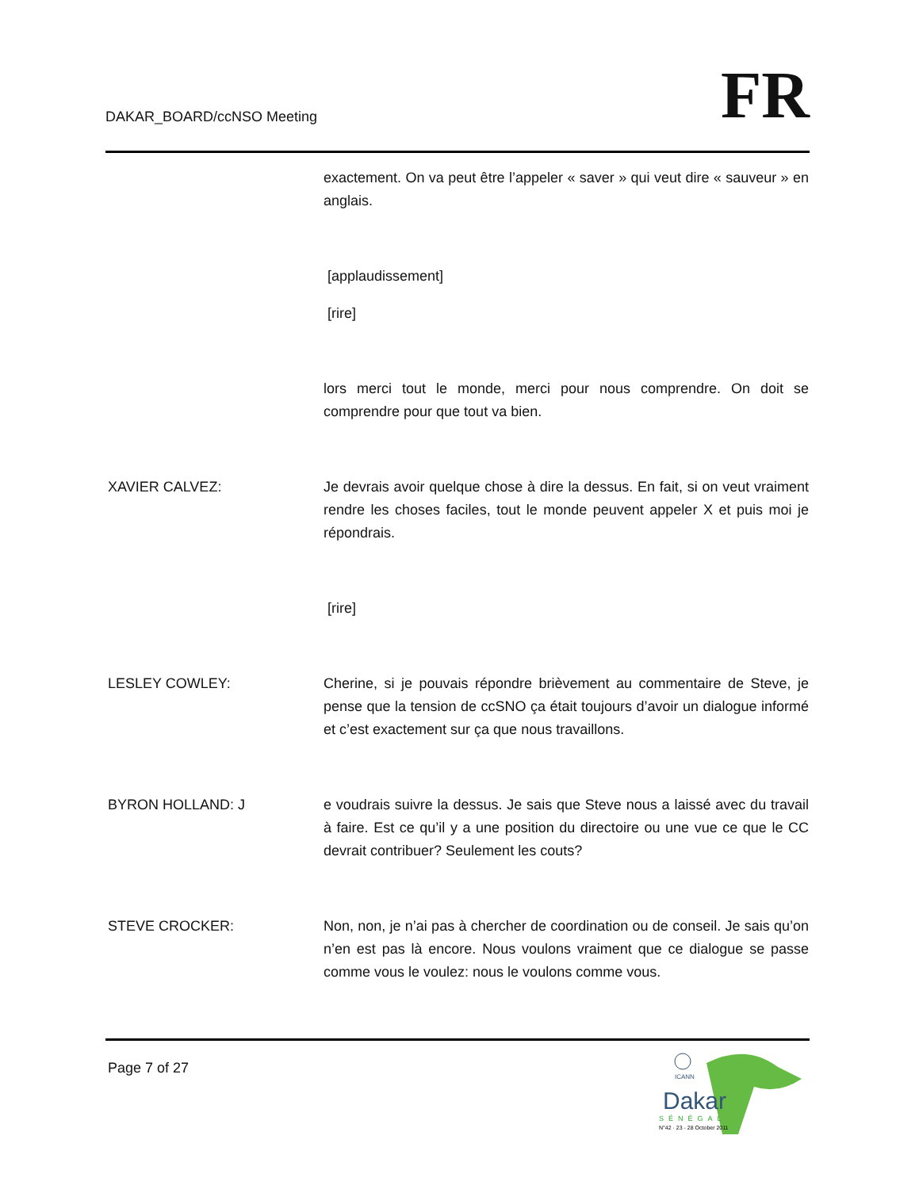DAKAR_BOARD/ccNSO Meeting
FR
exactement. On va peut être l’appeler « saver » qui veut dire « sauveur » en anglais.
[applaudissement]
[rire]
lors merci tout le monde, merci pour nous comprendre. On doit se comprendre pour que tout va bien.
XAVIER CALVEZ: Je devrais avoir quelque chose à dire la dessus. En fait, si on veut vraiment rendre les choses faciles, tout le monde peuvent appeler X et puis moi je répondrais.
[rire]
LESLEY COWLEY: Cherine, si je pouvais répondre brièvement au commentaire de Steve, je pense que la tension de ccSNO ça était toujours d’avoir un dialogue informé et c’est exactement sur ça que nous travaillons.
BYRON HOLLAND: J e voudrais suivre la dessus. Je sais que Steve nous a laissé avec du travail à faire. Est ce qu’il y a une position du directoire ou une vue ce que le CC devrait contribuer? Seulement les couts?
STEVE CROCKER: Non, non, je n’ai pas à chercher de coordination ou de conseil. Je sais qu’on n’en est pas là encore. Nous voulons vraiment que ce dialogue se passe comme vous le voulez: nous le voulons comme vous.
Page 7 of 27
ICANN
Dakar
SÉNÉGAL
N°42 · 23 - 28 October 2011